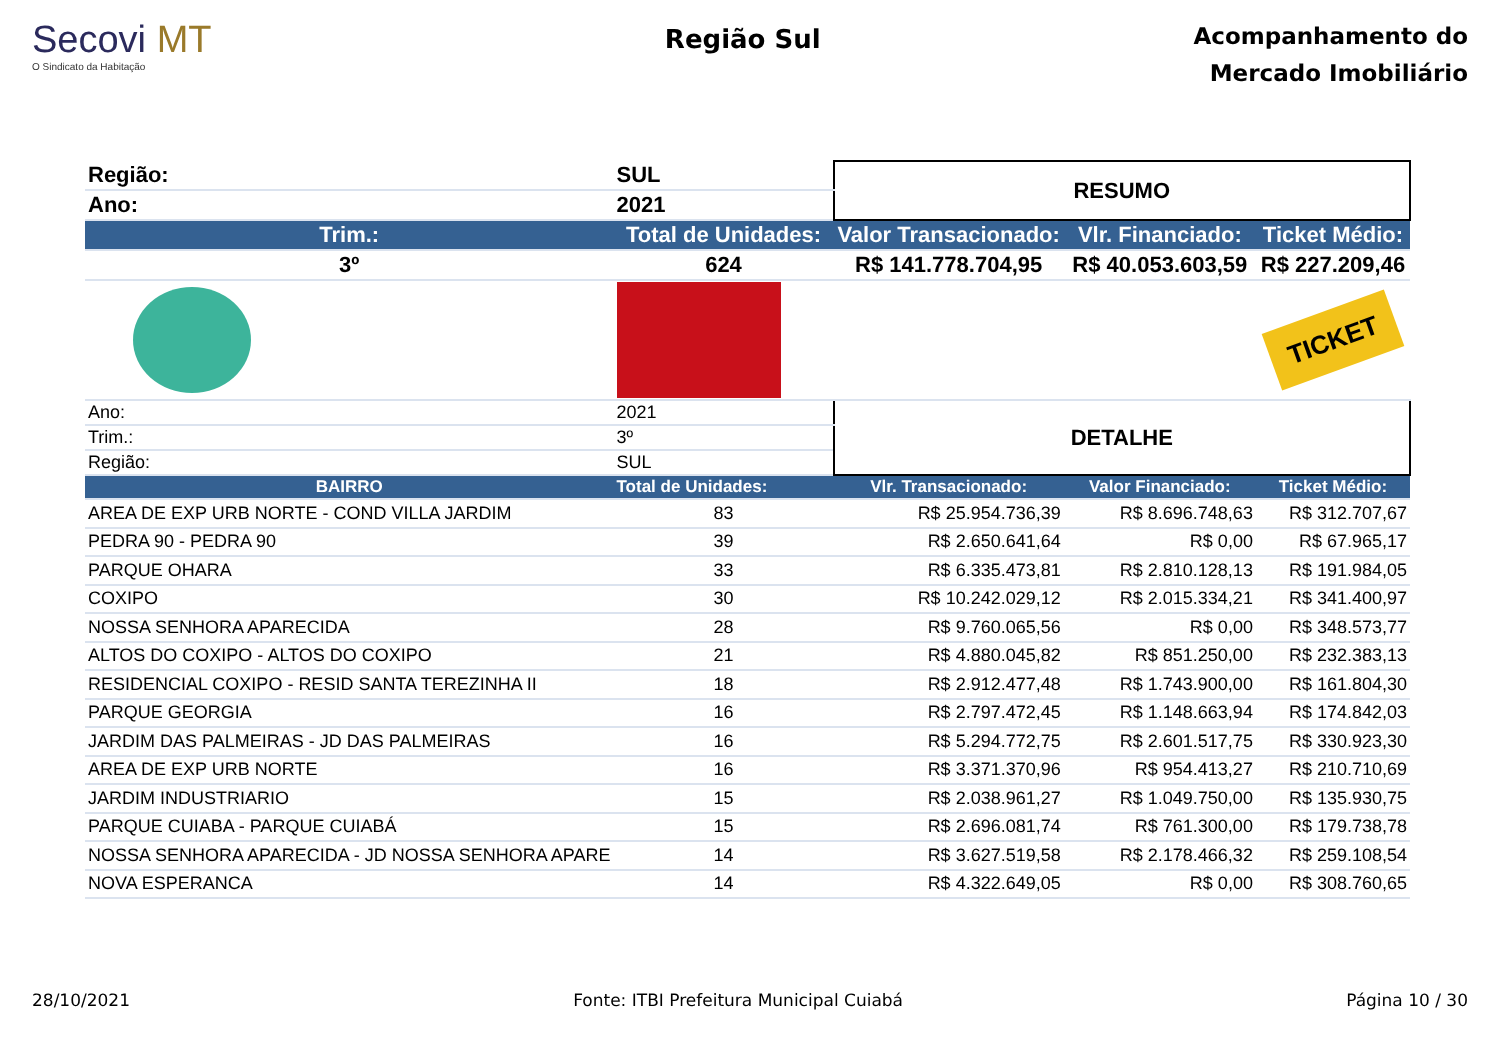Secovi MT
O Sindicato da Habitação
Região Sul
Acompanhamento do
Mercado Imobiliário
| Região: | SUL | RESUMO | | |
| Ano: | 2021 | | | |
| Trim.: | Total de Unidades: | Valor Transacionado: | Vlr. Financiado: | Ticket Médio: |
| 3º | 624 | R$ 141.778.704,95 | R$ 40.053.603,59 | R$ 227.209,46 |
| | | | | TICKET |
| Ano: | 2021 | DETALHE | | |
| Trim.: | 3º | | | |
| Região: | SUL | | | |
| BAIRRO | Total de Unidades: | Vlr. Transacionado: | Valor Financiado: | Ticket Médio: |
| AREA DE EXP URB NORTE - COND VILLA JARDIM | 83 | R$ 25.954.736,39 | R$ 8.696.748,63 | R$ 312.707,67 |
| PEDRA 90 - PEDRA 90 | 39 | R$ 2.650.641,64 | R$ 0,00 | R$ 67.965,17 |
| PARQUE OHARA | 33 | R$ 6.335.473,81 | R$ 2.810.128,13 | R$ 191.984,05 |
| COXIPO | 30 | R$ 10.242.029,12 | R$ 2.015.334,21 | R$ 341.400,97 |
| NOSSA SENHORA APARECIDA | 28 | R$ 9.760.065,56 | R$ 0,00 | R$ 348.573,77 |
| ALTOS DO COXIPO - ALTOS DO COXIPO | 21 | R$ 4.880.045,82 | R$ 851.250,00 | R$ 232.383,13 |
| RESIDENCIAL COXIPO - RESID SANTA TEREZINHA II | 18 | R$ 2.912.477,48 | R$ 1.743.900,00 | R$ 161.804,30 |
| PARQUE GEORGIA | 16 | R$ 2.797.472,45 | R$ 1.148.663,94 | R$ 174.842,03 |
| JARDIM DAS PALMEIRAS - JD DAS PALMEIRAS | 16 | R$ 5.294.772,75 | R$ 2.601.517,75 | R$ 330.923,30 |
| AREA DE EXP URB NORTE | 16 | R$ 3.371.370,96 | R$ 954.413,27 | R$ 210.710,69 |
| JARDIM INDUSTRIARIO | 15 | R$ 2.038.961,27 | R$ 1.049.750,00 | R$ 135.930,75 |
| PARQUE CUIABA - PARQUE CUIABÁ | 15 | R$ 2.696.081,74 | R$ 761.300,00 | R$ 179.738,78 |
| NOSSA SENHORA APARECIDA - JD NOSSA SENHORA APARE | 14 | R$ 3.627.519,58 | R$ 2.178.466,32 | R$ 259.108,54 |
| NOVA ESPERANCA | 14 | R$ 4.322.649,05 | R$ 0,00 | R$ 308.760,65 |
28/10/2021 Fonte: ITBI Prefeitura Municipal Cuiabá Página 10 / 30